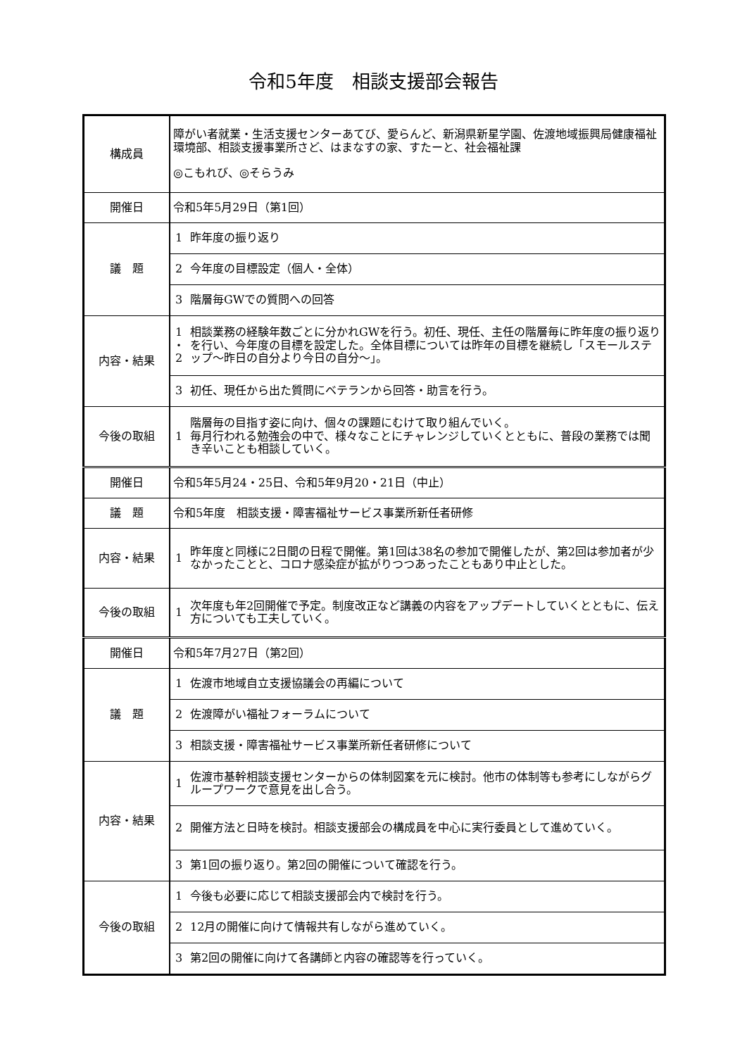令和5年度　相談支援部会報告
| 構成員 | 障がい者就業・生活支援センターあてび、愛らんど、新潟県新星学園、佐渡地域振興局健康福祉環境部、相談支援事業所さど、はまなすの家、すたーと、社会福祉課 ◎こもれび、◎そらうみ | |
| 開催日 | 令和5年5月29日（第1回） | |
| 議 題 | 1 | 昨年度の振り返り |
| | 2 | 今年度の目標設定（個人・全体） |
| | 3 | 階層毎GWでの質問への回答 |
| 内容・結果 | 1 ・ 2 | 相談業務の経験年数ごとに分かれGWを行う。初任、現任、主任の階層毎に昨年度の振り返りを行い、今年度の目標を設定した。全体目標については昨年の目標を継続し「スモールステップ～昨日の自分より今日の自分～」。 |
| | 3 | 初任、現任から出た質問にベテランから回答・助言を行う。 |
| 今後の取組 | 1 | 階層毎の目指す姿に向け、個々の課題にむけて取り組んでいく。 毎月行われる勉強会の中で、様々なことにチャレンジしていくとともに、普段の業務では聞き辛いことも相談していく。 |
| 開催日 | 令和5年5月24・25日、令和5年9月20・21日（中止） | |
| 議 題 | 令和5年度 相談支援・障害福祉サービス事業所新任者研修 | |
| 内容・結果 | 1 | 昨年度と同様に2日間の日程で開催。第1回は38名の参加で開催したが、第2回は参加者が少なかったことと、コロナ感染症が拡がりつつあったこともあり中止とした。 |
| 今後の取組 | 1 | 次年度も年2回開催で予定。制度改正など講義の内容をアップデートしていくとともに、伝え方についても工夫していく。 |
| 開催日 | 令和5年7月27日（第2回） | |
| 議 題 | 1 | 佐渡市地域自立支援協議会の再編について |
| | 2 | 佐渡障がい福祉フォーラムについて |
| | 3 | 相談支援・障害福祉サービス事業所新任者研修について |
| 内容・結果 | 1 | 佐渡市基幹相談支援センターからの体制図案を元に検討。他市の体制等も参考にしながらグループワークで意見を出し合う。 |
| | 2 | 開催方法と日時を検討。相談支援部会の構成員を中心に実行委員として進めていく。 |
| | 3 | 第1回の振り返り。第2回の開催について確認を行う。 |
| 今後の取組 | 1 | 今後も必要に応じて相談支援部会内で検討を行う。 |
| | 2 | 12月の開催に向けて情報共有しながら進めていく。 |
| | 3 | 第2回の開催に向けて各講師と内容の確認等を行っていく。 |